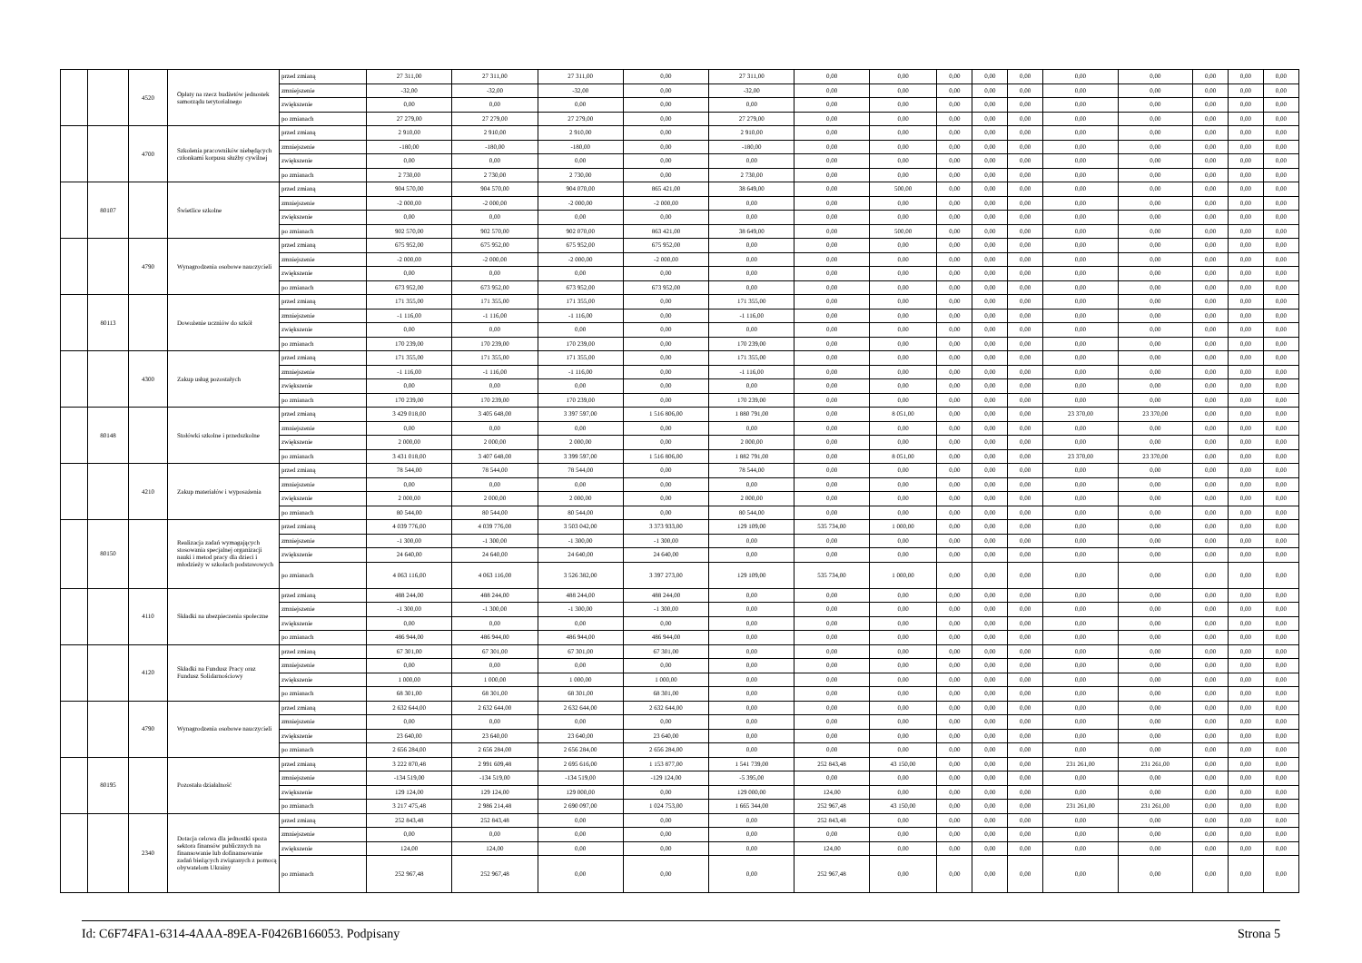| | | 4520 | Opłaty na rzecz budżetów jednostek samorządu terytorialnego | przed zmianą | 27 311,00 | 27 311,00 | 27 311,00 | 0,00 | 27 311,00 | 0,00 | 0,00 | 0,00 | 0,00 | 0,00 | 0,00 | 0,00 | 0,00 | 0,00 | 0,00 |
| | | | | zmniejszenie | -32,00 | -32,00 | -32,00 | 0,00 | -32,00 | 0,00 | 0,00 | 0,00 | 0,00 | 0,00 | 0,00 | 0,00 | 0,00 | 0,00 | 0,00 |
| | | | | zwiększenie | 0,00 | 0,00 | 0,00 | 0,00 | 0,00 | 0,00 | 0,00 | 0,00 | 0,00 | 0,00 | 0,00 | 0,00 | 0,00 | 0,00 | 0,00 |
| | | | | po zmianach | 27 279,00 | 27 279,00 | 27 279,00 | 0,00 | 27 279,00 | 0,00 | 0,00 | 0,00 | 0,00 | 0,00 | 0,00 | 0,00 | 0,00 | 0,00 | 0,00 |
| | | 4700 | Szkolenia pracowników niebędących członkami korpusu służby cywilnej | przed zmianą | 2 910,00 | 2 910,00 | 2 910,00 | 0,00 | 2 910,00 | 0,00 | 0,00 | 0,00 | 0,00 | 0,00 | 0,00 | 0,00 | 0,00 | 0,00 | 0,00 |
| | | | | zmniejszenie | -180,00 | -180,00 | -180,00 | 0,00 | -180,00 | 0,00 | 0,00 | 0,00 | 0,00 | 0,00 | 0,00 | 0,00 | 0,00 | 0,00 | 0,00 |
| | | | | zwiększenie | 0,00 | 0,00 | 0,00 | 0,00 | 0,00 | 0,00 | 0,00 | 0,00 | 0,00 | 0,00 | 0,00 | 0,00 | 0,00 | 0,00 | 0,00 |
| | | | | po zmianach | 2 730,00 | 2 730,00 | 2 730,00 | 0,00 | 2 730,00 | 0,00 | 0,00 | 0,00 | 0,00 | 0,00 | 0,00 | 0,00 | 0,00 | 0,00 | 0,00 |
| | 80107 | | Świetlice szkolne | przed zmianą | 904 570,00 | 904 570,00 | 904 070,00 | 865 421,00 | 38 649,00 | 0,00 | 500,00 | 0,00 | 0,00 | 0,00 | 0,00 | 0,00 | 0,00 | 0,00 | 0,00 |
| | | | | zmniejszenie | -2 000,00 | -2 000,00 | -2 000,00 | -2 000,00 | 0,00 | 0,00 | 0,00 | 0,00 | 0,00 | 0,00 | 0,00 | 0,00 | 0,00 | 0,00 | 0,00 |
| | | | | zwiększenie | 0,00 | 0,00 | 0,00 | 0,00 | 0,00 | 0,00 | 0,00 | 0,00 | 0,00 | 0,00 | 0,00 | 0,00 | 0,00 | 0,00 | 0,00 |
| | | | | po zmianach | 902 570,00 | 902 570,00 | 902 070,00 | 863 421,00 | 38 649,00 | 0,00 | 500,00 | 0,00 | 0,00 | 0,00 | 0,00 | 0,00 | 0,00 | 0,00 | 0,00 |
| | | 4790 | Wynagrodzenia osobowe nauczycieli | przed zmianą | 675 952,00 | 675 952,00 | 675 952,00 | 675 952,00 | 0,00 | 0,00 | 0,00 | 0,00 | 0,00 | 0,00 | 0,00 | 0,00 | 0,00 | 0,00 | 0,00 |
| | | | | zmniejszenie | -2 000,00 | -2 000,00 | -2 000,00 | -2 000,00 | 0,00 | 0,00 | 0,00 | 0,00 | 0,00 | 0,00 | 0,00 | 0,00 | 0,00 | 0,00 | 0,00 |
| | | | | zwiększenie | 0,00 | 0,00 | 0,00 | 0,00 | 0,00 | 0,00 | 0,00 | 0,00 | 0,00 | 0,00 | 0,00 | 0,00 | 0,00 | 0,00 | 0,00 |
| | | | | po zmianach | 673 952,00 | 673 952,00 | 673 952,00 | 673 952,00 | 0,00 | 0,00 | 0,00 | 0,00 | 0,00 | 0,00 | 0,00 | 0,00 | 0,00 | 0,00 | 0,00 |
| | 80113 | | Dowożenie uczniów do szkół | przed zmianą | 171 355,00 | 171 355,00 | 171 355,00 | 0,00 | 171 355,00 | 0,00 | 0,00 | 0,00 | 0,00 | 0,00 | 0,00 | 0,00 | 0,00 | 0,00 | 0,00 |
| | | | | zmniejszenie | -1 116,00 | -1 116,00 | -1 116,00 | 0,00 | -1 116,00 | 0,00 | 0,00 | 0,00 | 0,00 | 0,00 | 0,00 | 0,00 | 0,00 | 0,00 | 0,00 |
| | | | | zwiększenie | 0,00 | 0,00 | 0,00 | 0,00 | 0,00 | 0,00 | 0,00 | 0,00 | 0,00 | 0,00 | 0,00 | 0,00 | 0,00 | 0,00 | 0,00 |
| | | | | po zmianach | 170 239,00 | 170 239,00 | 170 239,00 | 0,00 | 170 239,00 | 0,00 | 0,00 | 0,00 | 0,00 | 0,00 | 0,00 | 0,00 | 0,00 | 0,00 | 0,00 |
| | | 4300 | Zakup usług pozostałych | przed zmianą | 171 355,00 | 171 355,00 | 171 355,00 | 0,00 | 171 355,00 | 0,00 | 0,00 | 0,00 | 0,00 | 0,00 | 0,00 | 0,00 | 0,00 | 0,00 | 0,00 |
| | | | | zmniejszenie | -1 116,00 | -1 116,00 | -1 116,00 | 0,00 | -1 116,00 | 0,00 | 0,00 | 0,00 | 0,00 | 0,00 | 0,00 | 0,00 | 0,00 | 0,00 | 0,00 |
| | | | | zwiększenie | 0,00 | 0,00 | 0,00 | 0,00 | 0,00 | 0,00 | 0,00 | 0,00 | 0,00 | 0,00 | 0,00 | 0,00 | 0,00 | 0,00 | 0,00 |
| | | | | po zmianach | 170 239,00 | 170 239,00 | 170 239,00 | 0,00 | 170 239,00 | 0,00 | 0,00 | 0,00 | 0,00 | 0,00 | 0,00 | 0,00 | 0,00 | 0,00 | 0,00 |
| | 80148 | | Stołówki szkolne i przedszkolne | przed zmianą | 3 429 018,00 | 3 405 648,00 | 3 397 597,00 | 1 516 806,00 | 1 880 791,00 | 0,00 | 8 051,00 | 0,00 | 0,00 | 0,00 | 23 370,00 | 23 370,00 | 0,00 | 0,00 | 0,00 |
| | | | | zmniejszenie | 0,00 | 0,00 | 0,00 | 0,00 | 0,00 | 0,00 | 0,00 | 0,00 | 0,00 | 0,00 | 0,00 | 0,00 | 0,00 | 0,00 | 0,00 |
| | | | | zwiększenie | 2 000,00 | 2 000,00 | 2 000,00 | 0,00 | 2 000,00 | 0,00 | 0,00 | 0,00 | 0,00 | 0,00 | 0,00 | 0,00 | 0,00 | 0,00 | 0,00 |
| | | | | po zmianach | 3 431 018,00 | 3 407 648,00 | 3 399 597,00 | 1 516 806,00 | 1 882 791,00 | 0,00 | 8 051,00 | 0,00 | 0,00 | 0,00 | 23 370,00 | 23 370,00 | 0,00 | 0,00 | 0,00 |
| | | 4210 | Zakup materiałów i wyposażenia | przed zmianą | 78 544,00 | 78 544,00 | 78 544,00 | 0,00 | 78 544,00 | 0,00 | 0,00 | 0,00 | 0,00 | 0,00 | 0,00 | 0,00 | 0,00 | 0,00 | 0,00 |
| | | | | zmniejszenie | 0,00 | 0,00 | 0,00 | 0,00 | 0,00 | 0,00 | 0,00 | 0,00 | 0,00 | 0,00 | 0,00 | 0,00 | 0,00 | 0,00 | 0,00 |
| | | | | zwiększenie | 2 000,00 | 2 000,00 | 2 000,00 | 0,00 | 2 000,00 | 0,00 | 0,00 | 0,00 | 0,00 | 0,00 | 0,00 | 0,00 | 0,00 | 0,00 | 0,00 |
| | | | | po zmianach | 80 544,00 | 80 544,00 | 80 544,00 | 0,00 | 80 544,00 | 0,00 | 0,00 | 0,00 | 0,00 | 0,00 | 0,00 | 0,00 | 0,00 | 0,00 | 0,00 |
| | 80150 | | Realizacja zadań wymagających stosowania specjalnej organizacji nauki i metod pracy dla dzieci i młodzieży w szkołach podstawowych | przed zmianą | 4 039 776,00 | 4 039 776,00 | 3 503 042,00 | 3 373 933,00 | 129 109,00 | 535 734,00 | 1 000,00 | 0,00 | 0,00 | 0,00 | 0,00 | 0,00 | 0,00 | 0,00 | 0,00 |
| | | | | zmniejszenie | -1 300,00 | -1 300,00 | -1 300,00 | -1 300,00 | 0,00 | 0,00 | 0,00 | 0,00 | 0,00 | 0,00 | 0,00 | 0,00 | 0,00 | 0,00 | 0,00 |
| | | | | zwiększenie | 24 640,00 | 24 640,00 | 24 640,00 | 24 640,00 | 0,00 | 0,00 | 0,00 | 0,00 | 0,00 | 0,00 | 0,00 | 0,00 | 0,00 | 0,00 | 0,00 |
| | | | | po zmianach | 4 063 116,00 | 4 063 116,00 | 3 526 382,00 | 3 397 273,00 | 129 109,00 | 535 734,00 | 1 000,00 | 0,00 | 0,00 | 0,00 | 0,00 | 0,00 | 0,00 | 0,00 | 0,00 |
| | | 4110 | Składki na ubezpieczenia społeczne | przed zmianą | 488 244,00 | 488 244,00 | 488 244,00 | 488 244,00 | 0,00 | 0,00 | 0,00 | 0,00 | 0,00 | 0,00 | 0,00 | 0,00 | 0,00 | 0,00 | 0,00 |
| | | | | zmniejszenie | -1 300,00 | -1 300,00 | -1 300,00 | -1 300,00 | 0,00 | 0,00 | 0,00 | 0,00 | 0,00 | 0,00 | 0,00 | 0,00 | 0,00 | 0,00 | 0,00 |
| | | | | zwiększenie | 0,00 | 0,00 | 0,00 | 0,00 | 0,00 | 0,00 | 0,00 | 0,00 | 0,00 | 0,00 | 0,00 | 0,00 | 0,00 | 0,00 | 0,00 |
| | | | | po zmianach | 486 944,00 | 486 944,00 | 486 944,00 | 486 944,00 | 0,00 | 0,00 | 0,00 | 0,00 | 0,00 | 0,00 | 0,00 | 0,00 | 0,00 | 0,00 | 0,00 |
| | | 4120 | Składki na Fundusz Pracy oraz Fundusz Solidarnościowy | przed zmianą | 67 301,00 | 67 301,00 | 67 301,00 | 67 301,00 | 0,00 | 0,00 | 0,00 | 0,00 | 0,00 | 0,00 | 0,00 | 0,00 | 0,00 | 0,00 | 0,00 |
| | | | | zmniejszenie | 0,00 | 0,00 | 0,00 | 0,00 | 0,00 | 0,00 | 0,00 | 0,00 | 0,00 | 0,00 | 0,00 | 0,00 | 0,00 | 0,00 | 0,00 |
| | | | | zwiększenie | 1 000,00 | 1 000,00 | 1 000,00 | 1 000,00 | 0,00 | 0,00 | 0,00 | 0,00 | 0,00 | 0,00 | 0,00 | 0,00 | 0,00 | 0,00 | 0,00 |
| | | | | po zmianach | 68 301,00 | 68 301,00 | 68 301,00 | 68 301,00 | 0,00 | 0,00 | 0,00 | 0,00 | 0,00 | 0,00 | 0,00 | 0,00 | 0,00 | 0,00 | 0,00 |
| | | 4790 | Wynagrodzenia osobowe nauczycieli | przed zmianą | 2 632 644,00 | 2 632 644,00 | 2 632 644,00 | 2 632 644,00 | 0,00 | 0,00 | 0,00 | 0,00 | 0,00 | 0,00 | 0,00 | 0,00 | 0,00 | 0,00 | 0,00 |
| | | | | zmniejszenie | 0,00 | 0,00 | 0,00 | 0,00 | 0,00 | 0,00 | 0,00 | 0,00 | 0,00 | 0,00 | 0,00 | 0,00 | 0,00 | 0,00 | 0,00 |
| | | | | zwiększenie | 23 640,00 | 23 640,00 | 23 640,00 | 23 640,00 | 0,00 | 0,00 | 0,00 | 0,00 | 0,00 | 0,00 | 0,00 | 0,00 | 0,00 | 0,00 | 0,00 |
| | | | | po zmianach | 2 656 284,00 | 2 656 284,00 | 2 656 284,00 | 2 656 284,00 | 0,00 | 0,00 | 0,00 | 0,00 | 0,00 | 0,00 | 0,00 | 0,00 | 0,00 | 0,00 | 0,00 |
| | 80195 | | Pozostała działalność | przed zmianą | 3 222 870,48 | 2 991 609,48 | 2 695 616,00 | 1 153 877,00 | 1 541 739,00 | 252 843,48 | 43 150,00 | 0,00 | 0,00 | 0,00 | 231 261,00 | 231 261,00 | 0,00 | 0,00 | 0,00 |
| | | | | zmniejszenie | -134 519,00 | -134 519,00 | -134 519,00 | -129 124,00 | -5 395,00 | 0,00 | 0,00 | 0,00 | 0,00 | 0,00 | 0,00 | 0,00 | 0,00 | 0,00 | 0,00 |
| | | | | zwiększenie | 129 124,00 | 129 124,00 | 129 000,00 | 0,00 | 129 000,00 | 124,00 | 0,00 | 0,00 | 0,00 | 0,00 | 0,00 | 0,00 | 0,00 | 0,00 | 0,00 |
| | | | | po zmianach | 3 217 475,48 | 2 986 214,48 | 2 690 097,00 | 1 024 753,00 | 1 665 344,00 | 252 967,48 | 43 150,00 | 0,00 | 0,00 | 0,00 | 231 261,00 | 231 261,00 | 0,00 | 0,00 | 0,00 |
| | | 2340 | Dotacja celowa dla jednostki spoza sektora finansów publicznych na finansowanie lub dofinansowanie zadań bieżących związanych z pomocą obywatelom Ukrainy | przed zmianą | 252 843,48 | 252 843,48 | 0,00 | 0,00 | 0,00 | 252 843,48 | 0,00 | 0,00 | 0,00 | 0,00 | 0,00 | 0,00 | 0,00 | 0,00 | 0,00 |
| | | | | zmniejszenie | 0,00 | 0,00 | 0,00 | 0,00 | 0,00 | 0,00 | 0,00 | 0,00 | 0,00 | 0,00 | 0,00 | 0,00 | 0,00 | 0,00 | 0,00 |
| | | | | zwiększenie | 124,00 | 124,00 | 0,00 | 0,00 | 0,00 | 124,00 | 0,00 | 0,00 | 0,00 | 0,00 | 0,00 | 0,00 | 0,00 | 0,00 | 0,00 |
| | | | | po zmianach | 252 967,48 | 252 967,48 | 0,00 | 0,00 | 0,00 | 252 967,48 | 0,00 | 0,00 | 0,00 | 0,00 | 0,00 | 0,00 | 0,00 | 0,00 | 0,00 |
Id: C6F74FA1-6314-4AAA-89EA-F0426B166053. Podpisany Strona 5